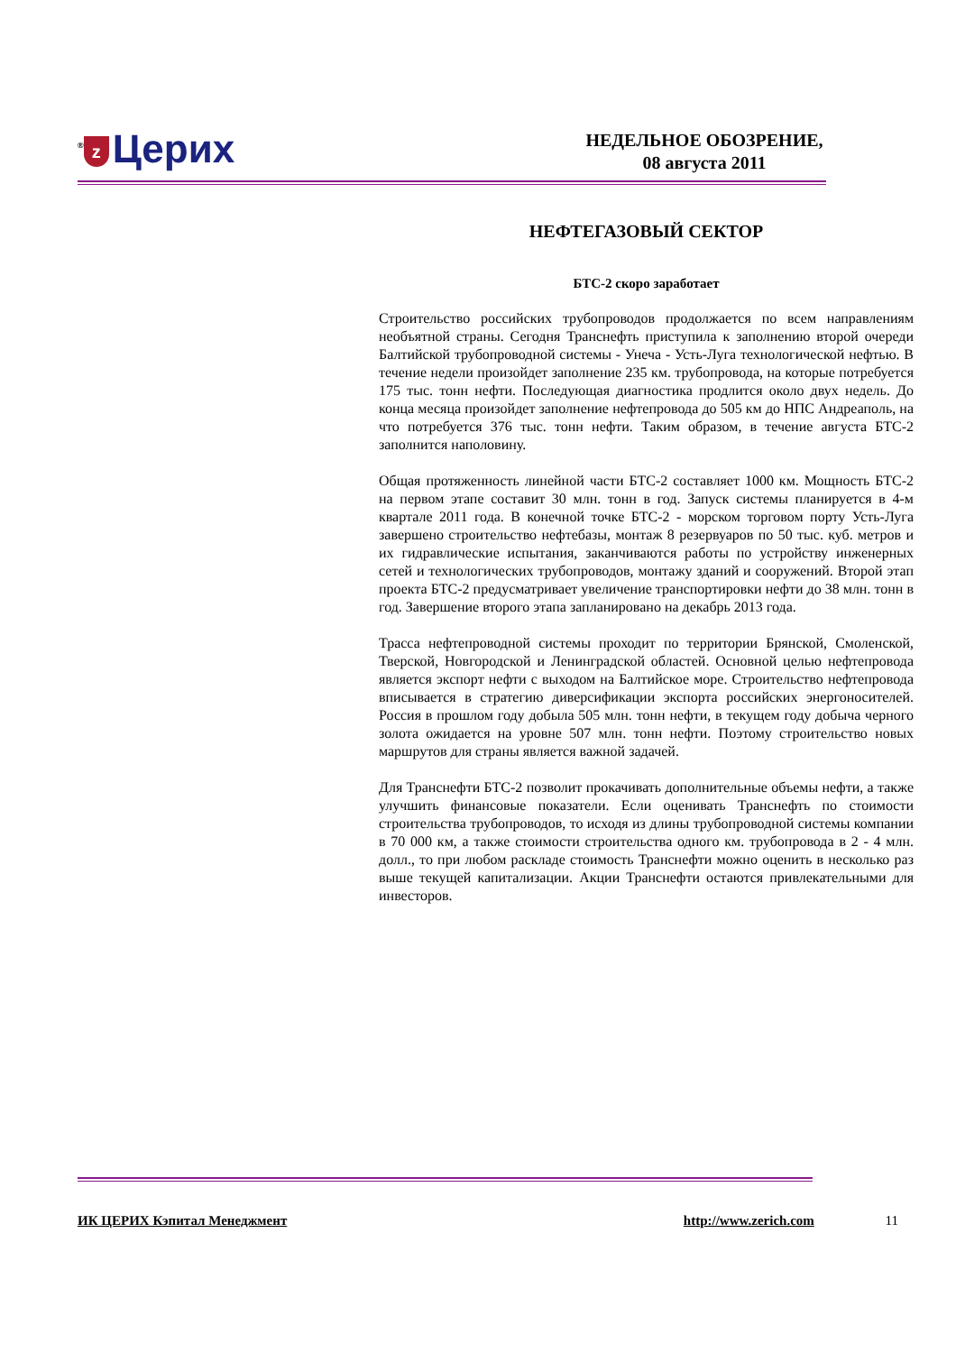<sup>®</sup> z Церих
НЕДЕЛЬНОЕ ОБОЗРЕНИЕ,
08 августа 2011
НЕФТЕГАЗОВЫЙ СЕКТОР
БТС-2 скоро заработает
Строительство российских трубопроводов продолжается по всем направлениям необъятной страны. Сегодня Транснефть приступила к заполнению второй очереди Балтийской трубопроводной системы - Унеча - Усть-Луга технологической нефтью. В течение недели произойдет заполнение 235 км. трубопровода, на которые потребуется 175 тыс. тонн нефти. Последующая диагностика продлится около двух недель. До конца месяца произойдет заполнение нефтепровода до 505 км до НПС Андреаполь, на что потребуется 376 тыс. тонн нефти. Таким образом, в течение августа БТС-2 заполнится наполовину.
Общая протяженность линейной части БТС-2 составляет 1000 км. Мощность БТС-2 на первом этапе составит 30 млн. тонн в год. Запуск системы планируется в 4-м квартале 2011 года. В конечной точке БТС-2 - морском торговом порту Усть-Луга завершено строительство нефтебазы, монтаж 8 резервуаров по 50 тыс. куб. метров и их гидравлические испытания, заканчиваются работы по устройству инженерных сетей и технологических трубопроводов, монтажу зданий и сооружений. Второй этап проекта БТС-2 предусматривает увеличение транспортировки нефти до 38 млн. тонн в год. Завершение второго этапа запланировано на декабрь 2013 года.
Трасса нефтепроводной системы проходит по территории Брянской, Смоленской, Тверской, Новгородской и Ленинградской областей. Основной целью нефтепровода является экспорт нефти с выходом на Балтийское море. Строительство нефтепровода вписывается в стратегию диверсификации экспорта российских энергоносителей. Россия в прошлом году добыла 505 млн. тонн нефти, в текущем году добыча черного золота ожидается на уровне 507 млн. тонн нефти. Поэтому строительство новых маршрутов для страны является важной задачей.
Для Транснефти БТС-2 позволит прокачивать дополнительные объемы нефти, а также улучшить финансовые показатели. Если оценивать Транснефть по стоимости строительства трубопроводов, то исходя из длины трубопроводной системы компании в 70 000 км, а также стоимости строительства одного км. трубопровода в 2 - 4 млн. долл., то при любом раскладе стоимость Транснефти можно оценить в несколько раз выше текущей капитализации. Акции Транснефти остаются привлекательными для инвесторов.
ИК ЦЕРИХ Кэпитал Менеджмент http://www.zerich.com 11